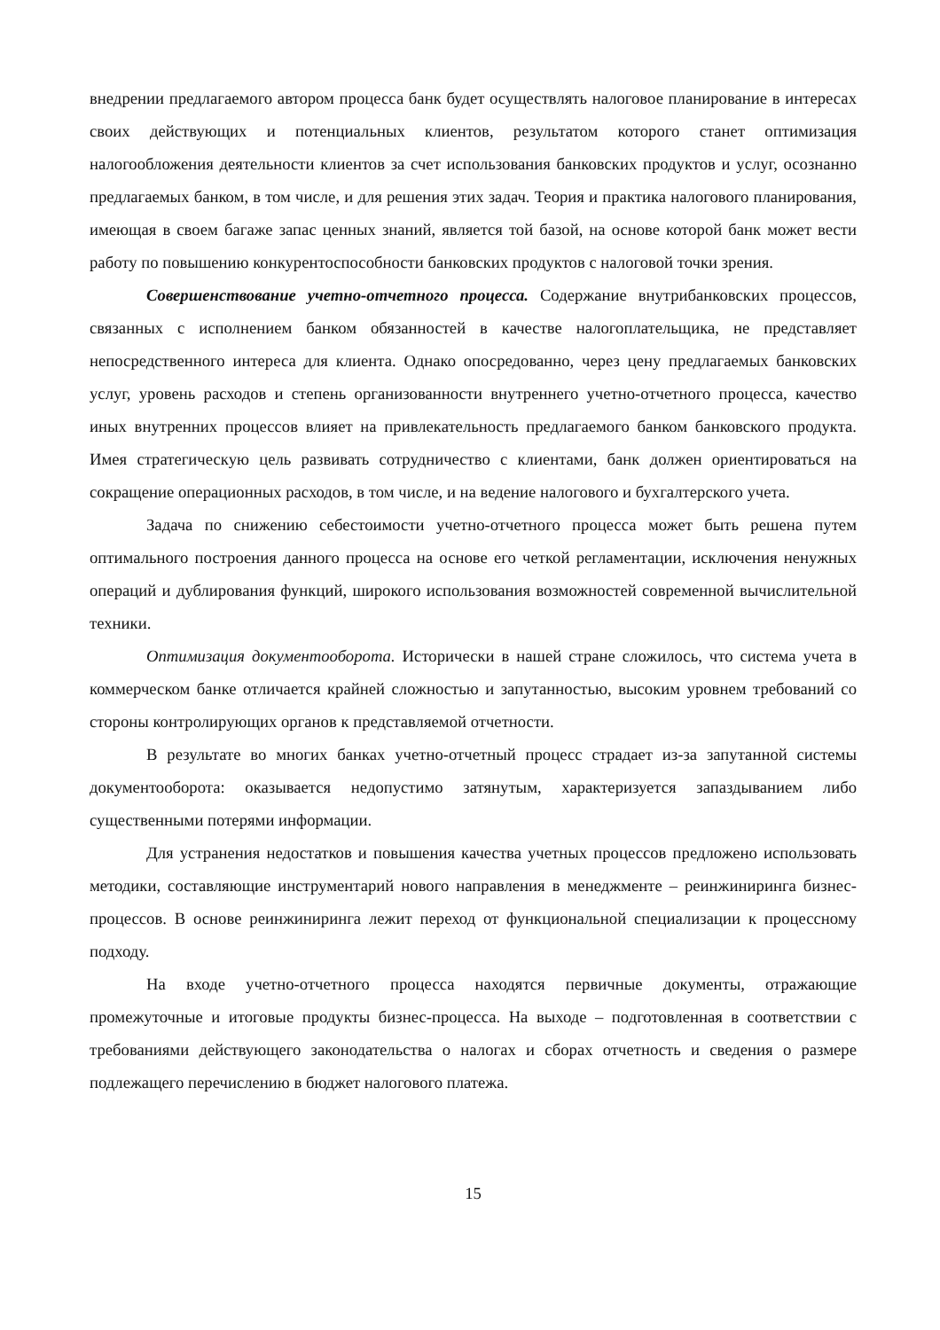внедрении предлагаемого автором процесса банк будет осуществлять налоговое планирование в интересах своих действующих и потенциальных клиентов, результатом которого станет оптимизация налогообложения деятельности клиентов за счет использования банковских продуктов и услуг, осознанно предлагаемых банком, в том числе, и для решения этих задач. Теория и практика налогового планирования, имеющая в своем багаже запас ценных знаний, является той базой, на основе которой банк может вести работу по повышению конкурентоспособности банковских продуктов с налоговой точки зрения.
Совершенствование учетно-отчетного процесса. Содержание внутрибанковских процессов, связанных с исполнением банком обязанностей в качестве налогоплательщика, не представляет непосредственного интереса для клиента. Однако опосредованно, через цену предлагаемых банковских услуг, уровень расходов и степень организованности внутреннего учетно-отчетного процесса, качество иных внутренних процессов влияет на привлекательность предлагаемого банком банковского продукта. Имея стратегическую цель развивать сотрудничество с клиентами, банк должен ориентироваться на сокращение операционных расходов, в том числе, и на ведение налогового и бухгалтерского учета.
Задача по снижению себестоимости учетно-отчетного процесса может быть решена путем оптимального построения данного процесса на основе его четкой регламентации, исключения ненужных операций и дублирования функций, широкого использования возможностей современной вычислительной техники.
Оптимизация документооборота. Исторически в нашей стране сложилось, что система учета в коммерческом банке отличается крайней сложностью и запутанностью, высоким уровнем требований со стороны контролирующих органов к представляемой отчетности.
В результате во многих банках учетно-отчетный процесс страдает из-за запутанной системы документооборота: оказывается недопустимо затянутым, характеризуется запаздыванием либо существенными потерями информации.
Для устранения недостатков и повышения качества учетных процессов предложено использовать методики, составляющие инструментарий нового направления в менеджменте – реинжиниринга бизнес-процессов. В основе реинжиниринга лежит переход от функциональной специализации к процессному подходу.
На входе учетно-отчетного процесса находятся первичные документы, отражающие промежуточные и итоговые продукты бизнес-процесса. На выходе – подготовленная в соответствии с требованиями действующего законодательства о налогах и сборах отчетность и сведения о размере подлежащего перечислению в бюджет налогового платежа.
15